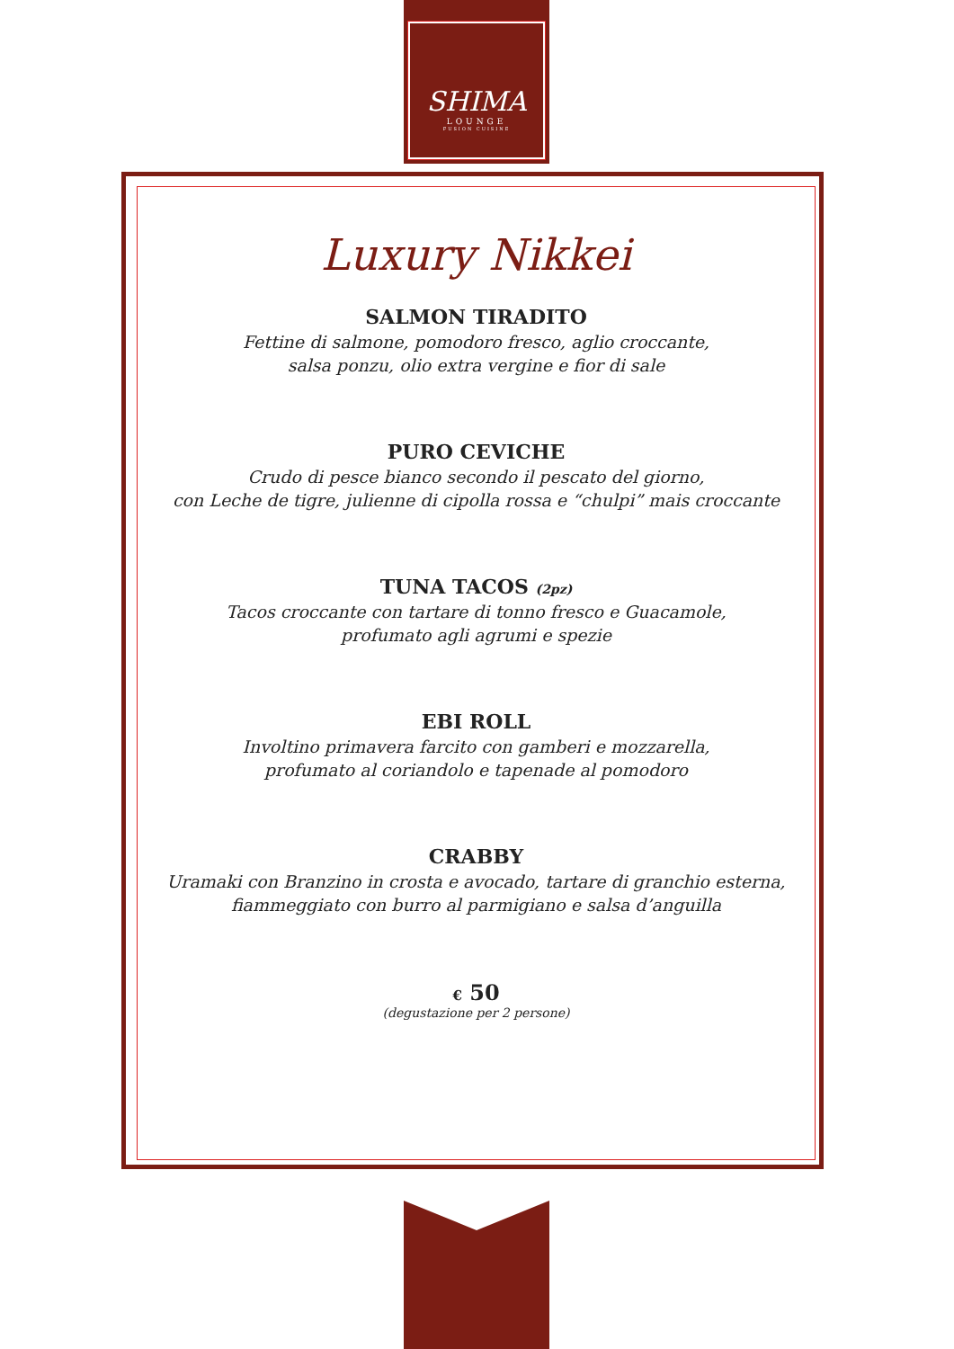SHIMA
LOUNGE
FUSION CUISINE
Luxury Nikkei
SALMON TIRADITO
Fettine di salmone, pomodoro fresco, aglio croccante,
salsa ponzu, olio extra vergine e fior di sale
PURO CEVICHE
Crudo di pesce bianco secondo il pescato del giorno,
con Leche de tigre, julienne di cipolla rossa e “chulpi” mais croccante
TUNA TACOS (2pz)
Tacos croccante con tartare di tonno fresco e Guacamole,
profumato agli agrumi e spezie
EBI ROLL
Involtino primavera farcito con gamberi e mozzarella,
profumato al coriandolo e tapenade al pomodoro
CRABBY
Uramaki con Branzino in crosta e avocado, tartare di granchio esterna,
fiammeggiato con burro al parmigiano e salsa d’anguilla
€ 50
(degustazione per 2 persone)